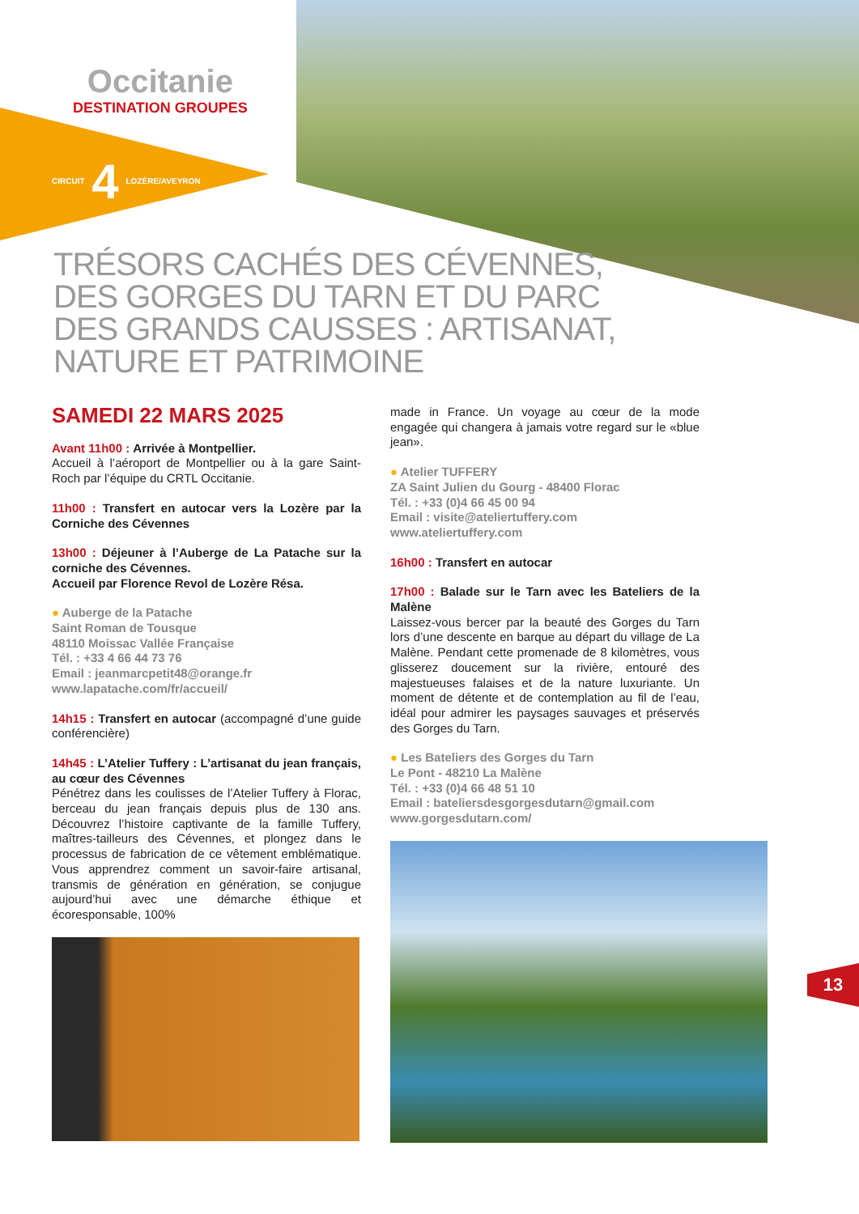Occitanie
DESTINATION GROUPES
CIRCUIT 4 LOZÈRE/AVEYRON
TRÉSORS CACHÉS DES CÉVENNES,
DES GORGES DU TARN ET DU PARC
DES GRANDS CAUSSES : ARTISANAT,
NATURE ET PATRIMOINE
SAMEDI 22 MARS 2025
Avant 11h00 : Arrivée à Montpellier.
Accueil à l’aéroport de Montpellier ou à la gare Saint-Roch par l’équipe du CRTL Occitanie.
11h00 : Transfert en autocar vers la Lozère par la Corniche des Cévennes
13h00 : Déjeuner à l’Auberge de La Patache sur la corniche des Cévennes.
Accueil par Florence Revol de Lozère Résa.
● Auberge de la Patache
Saint Roman de Tousque
48110 Moissac Vallée Française
Tél. : +33 4 66 44 73 76
Email : jeanmarcpetit48@orange.fr
www.lapatache.com/fr/accueil/
14h15 : Transfert en autocar (accompagné d’une guide conférencière)
14h45 : L’Atelier Tuffery : L’artisanat du jean français, au cœur des Cévennes
Pénétrez dans les coulisses de l’Atelier Tuffery à Florac, berceau du jean français depuis plus de 130 ans. Découvrez l’histoire captivante de la famille Tuffery, maîtres-tailleurs des Cévennes, et plongez dans le processus de fabrication de ce vêtement emblématique. Vous apprendrez comment un savoir-faire artisanal, transmis de génération en génération, se conjugue aujourd’hui avec une démarche éthique et écoresponsable, 100%
made in France. Un voyage au cœur de la mode engagée qui changera à jamais votre regard sur le «blue jean».
● Atelier TUFFERY
ZA Saint Julien du Gourg - 48400 Florac
Tél. : +33 (0)4 66 45 00 94
Email : visite@ateliertuffery.com
www.ateliertuffery.com
16h00 : Transfert en autocar
17h00 : Balade sur le Tarn avec les Bateliers de la Malène
Laissez-vous bercer par la beauté des Gorges du Tarn lors d’une descente en barque au départ du village de La Malène. Pendant cette promenade de 8 kilomètres, vous glisserez doucement sur la rivière, entouré des majestueuses falaises et de la nature luxuriante. Un moment de détente et de contemplation au fil de l’eau, idéal pour admirer les paysages sauvages et préservés des Gorges du Tarn.
● Les Bateliers des Gorges du Tarn
Le Pont - 48210 La Malène
Tél. : +33 (0)4 66 48 51 10
Email : bateliersdesgorgesdutarn@gmail.com
www.gorgesdutarn.com/
13